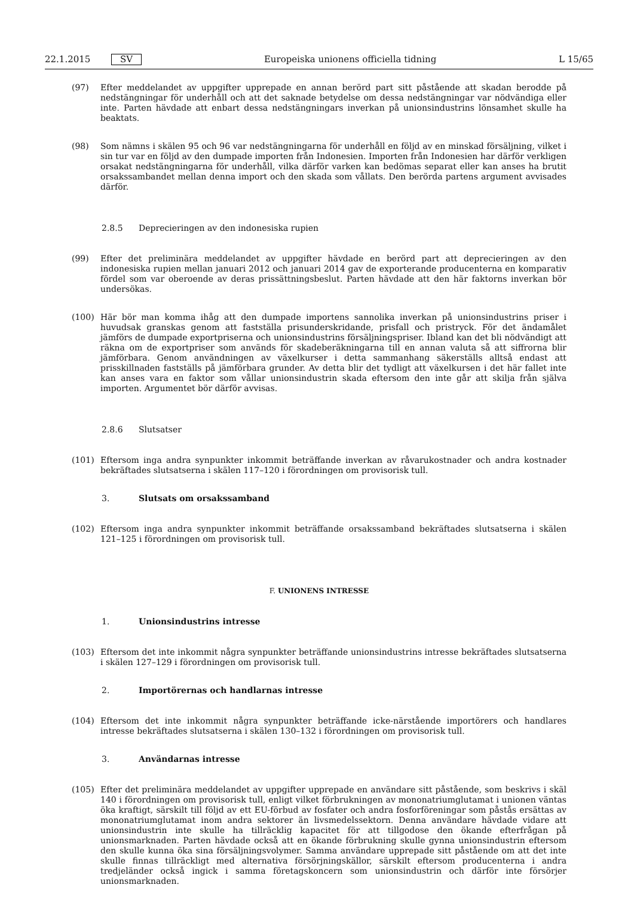22.1.2015 SV Europeiska unionens officiella tidning L 15/65
(97) Efter meddelandet av uppgifter upprepade en annan berörd part sitt påstående att skadan berodde på nedstängningar för underhåll och att det saknade betydelse om dessa nedstängningar var nödvändiga eller inte. Parten hävdade att enbart dessa nedstängningars inverkan på unionsindustrins lönsamhet skulle ha beaktats.
(98) Som nämns i skälen 95 och 96 var nedstängningarna för underhåll en följd av en minskad försäljning, vilket i sin tur var en följd av den dumpade importen från Indonesien. Importen från Indonesien har därför verkligen orsakat nedstängningarna för underhåll, vilka därför varken kan bedömas separat eller kan anses ha brutit orsakssambandet mellan denna import och den skada som vållats. Den berörda partens argument avvisades därför.
2.8.5 Deprecieringen av den indonesiska rupien
(99) Efter det preliminära meddelandet av uppgifter hävdade en berörd part att deprecieringen av den indonesiska rupien mellan januari 2012 och januari 2014 gav de exporterande producenterna en komparativ fördel som var oberoende av deras prissättningsbeslut. Parten hävdade att den här faktorns inverkan bör undersökas.
(100) Här bör man komma ihåg att den dumpade importens sannolika inverkan på unionsindustrins priser i huvudsak granskas genom att fastställa prisunderskridande, prisfall och pristryck. För det ändamålet jämförs de dumpade exportpriserna och unionsindustrins försäljningspriser. Ibland kan det bli nödvändigt att räkna om de exportpriser som används för skadeberäkningarna till en annan valuta så att siffrorna blir jämförbara. Genom användningen av växelkurser i detta sammanhang säkerställs alltså endast att prisskillnaden fastställs på jämförbara grunder. Av detta blir det tydligt att växelkursen i det här fallet inte kan anses vara en faktor som vållar unionsindustrin skada eftersom den inte går att skilja från själva importen. Argumentet bör därför avvisas.
2.8.6 Slutsatser
(101) Eftersom inga andra synpunkter inkommit beträffande inverkan av råvarukostnader och andra kostnader bekräftades slutsatserna i skälen 117–120 i förordningen om provisorisk tull.
3. Slutsats om orsakssamband
(102) Eftersom inga andra synpunkter inkommit beträffande orsakssamband bekräftades slutsatserna i skälen 121–125 i förordningen om provisorisk tull.
F. UNIONENS INTRESSE
1. Unionsindustrins intresse
(103) Eftersom det inte inkommit några synpunkter beträffande unionsindustrins intresse bekräftades slutsatserna i skälen 127–129 i förordningen om provisorisk tull.
2. Importörernas och handlarnas intresse
(104) Eftersom det inte inkommit några synpunkter beträffande icke-närstående importörers och handlares intresse bekräftades slutsatserna i skälen 130–132 i förordningen om provisorisk tull.
3. Användarnas intresse
(105) Efter det preliminära meddelandet av uppgifter upprepade en användare sitt påstående, som beskrivs i skäl 140 i förordningen om provisorisk tull, enligt vilket förbrukningen av mononatriumglutamat i unionen väntas öka kraftigt, särskilt till följd av ett EU-förbud av fosfater och andra fosforföreningar som påstås ersättas av mononatriumglutamat inom andra sektorer än livsmedelssektorn. Denna användare hävdade vidare att unionsindustrin inte skulle ha tillräcklig kapacitet för att tillgodose den ökande efterfrågan på unionsmarknaden. Parten hävdade också att en ökande förbrukning skulle gynna unionsindustrin eftersom den skulle kunna öka sina försäljningsvolymer. Samma användare upprepade sitt påstående om att det inte skulle finnas tillräckligt med alternativa försörjningskällor, särskilt eftersom producenterna i andra tredjeländer också ingick i samma företagskoncern som unionsindustrin och därför inte försörjer unionsmarknaden.